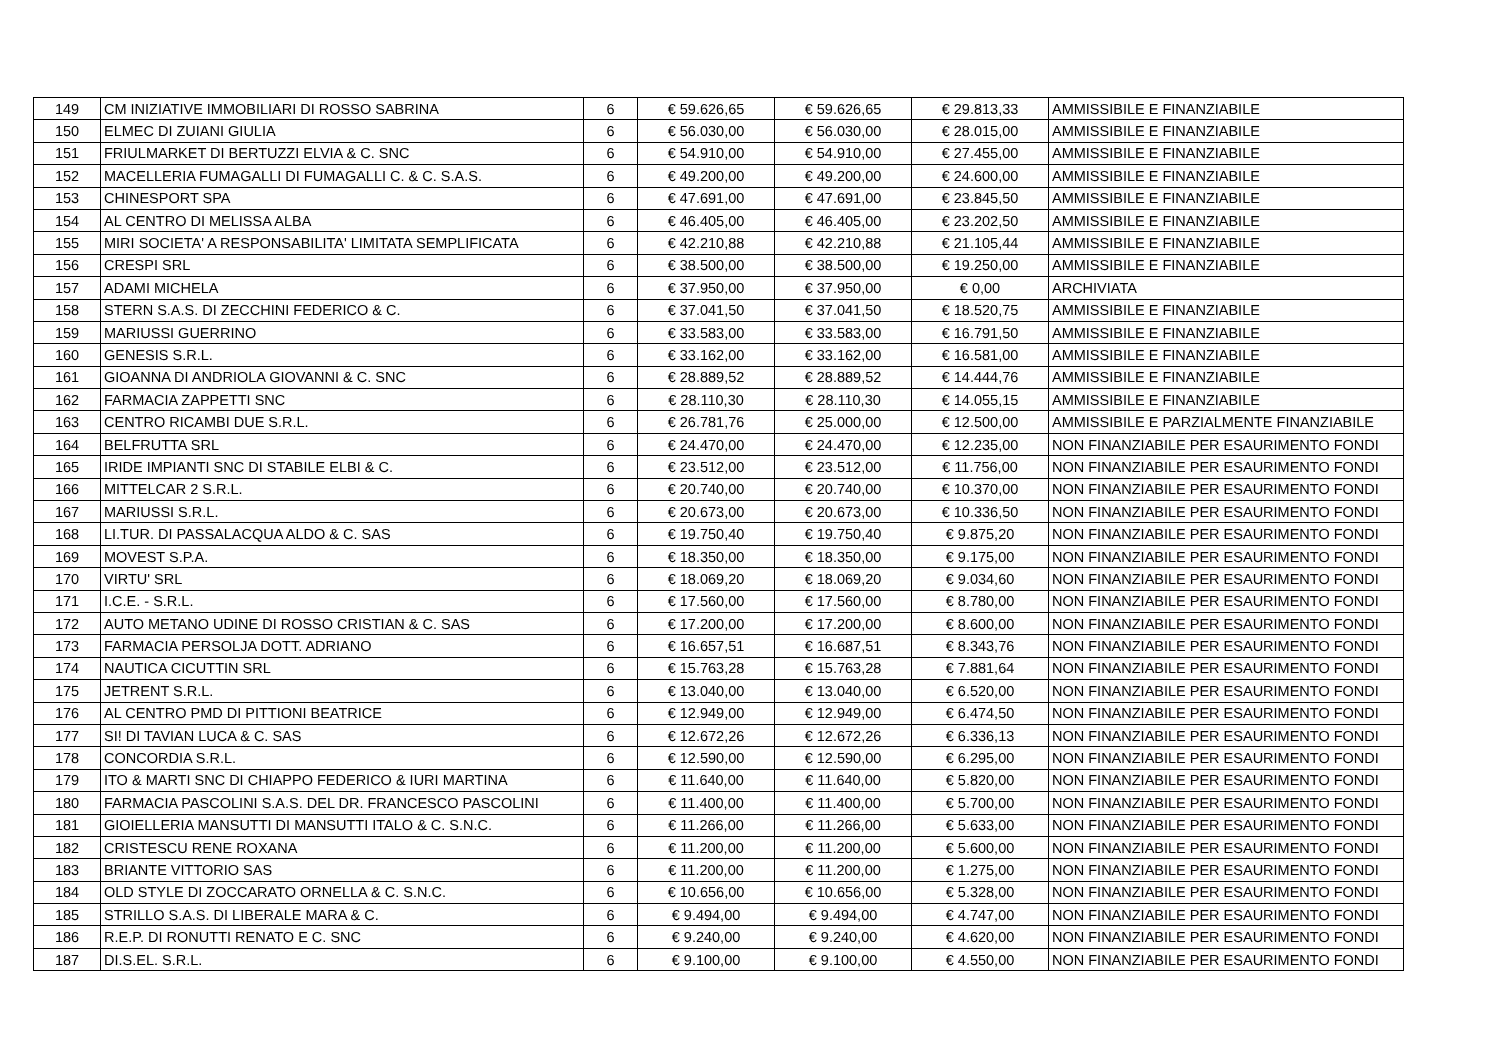| 149 | CM INIZIATIVE IMMOBILIARI DI ROSSO SABRINA | 6 | € 59.626,65 | € 59.626,65 | € 29.813,33 | AMMISSIBILE E FINANZIABILE |
| 150 | ELMEC DI ZUIANI GIULIA | 6 | € 56.030,00 | € 56.030,00 | € 28.015,00 | AMMISSIBILE E FINANZIABILE |
| 151 | FRIULMARKET DI BERTUZZI ELVIA & C. SNC | 6 | € 54.910,00 | € 54.910,00 | € 27.455,00 | AMMISSIBILE E FINANZIABILE |
| 152 | MACELLERIA FUMAGALLI DI FUMAGALLI C. & C. S.A.S. | 6 | € 49.200,00 | € 49.200,00 | € 24.600,00 | AMMISSIBILE E FINANZIABILE |
| 153 | CHINESPORT SPA | 6 | € 47.691,00 | € 47.691,00 | € 23.845,50 | AMMISSIBILE E FINANZIABILE |
| 154 | AL CENTRO DI MELISSA ALBA | 6 | € 46.405,00 | € 46.405,00 | € 23.202,50 | AMMISSIBILE E FINANZIABILE |
| 155 | MIRI SOCIETA' A RESPONSABILITA' LIMITATA SEMPLIFICATA | 6 | € 42.210,88 | € 42.210,88 | € 21.105,44 | AMMISSIBILE E FINANZIABILE |
| 156 | CRESPI SRL | 6 | € 38.500,00 | € 38.500,00 | € 19.250,00 | AMMISSIBILE E FINANZIABILE |
| 157 | ADAMI MICHELA | 6 | € 37.950,00 | € 37.950,00 | € 0,00 | ARCHIVIATA |
| 158 | STERN S.A.S. DI ZECCHINI FEDERICO & C. | 6 | € 37.041,50 | € 37.041,50 | € 18.520,75 | AMMISSIBILE E FINANZIABILE |
| 159 | MARIUSSI GUERRINO | 6 | € 33.583,00 | € 33.583,00 | € 16.791,50 | AMMISSIBILE E FINANZIABILE |
| 160 | GENESIS S.R.L. | 6 | € 33.162,00 | € 33.162,00 | € 16.581,00 | AMMISSIBILE E FINANZIABILE |
| 161 | GIOANNA DI ANDRIOLA GIOVANNI & C. SNC | 6 | € 28.889,52 | € 28.889,52 | € 14.444,76 | AMMISSIBILE E FINANZIABILE |
| 162 | FARMACIA ZAPPETTI SNC | 6 | € 28.110,30 | € 28.110,30 | € 14.055,15 | AMMISSIBILE E FINANZIABILE |
| 163 | CENTRO RICAMBI DUE S.R.L. | 6 | € 26.781,76 | € 25.000,00 | € 12.500,00 | AMMISSIBILE E PARZIALMENTE FINANZIABILE |
| 164 | BELFRUTTA SRL | 6 | € 24.470,00 | € 24.470,00 | € 12.235,00 | NON FINANZIABILE PER ESAURIMENTO FONDI |
| 165 | IRIDE IMPIANTI SNC DI STABILE ELBI & C. | 6 | € 23.512,00 | € 23.512,00 | € 11.756,00 | NON FINANZIABILE PER ESAURIMENTO FONDI |
| 166 | MITTELCAR 2 S.R.L. | 6 | € 20.740,00 | € 20.740,00 | € 10.370,00 | NON FINANZIABILE PER ESAURIMENTO FONDI |
| 167 | MARIUSSI S.R.L. | 6 | € 20.673,00 | € 20.673,00 | € 10.336,50 | NON FINANZIABILE PER ESAURIMENTO FONDI |
| 168 | LI.TUR. DI PASSALACQUA ALDO & C. SAS | 6 | € 19.750,40 | € 19.750,40 | € 9.875,20 | NON FINANZIABILE PER ESAURIMENTO FONDI |
| 169 | MOVEST S.P.A. | 6 | € 18.350,00 | € 18.350,00 | € 9.175,00 | NON FINANZIABILE PER ESAURIMENTO FONDI |
| 170 | VIRTU' SRL | 6 | € 18.069,20 | € 18.069,20 | € 9.034,60 | NON FINANZIABILE PER ESAURIMENTO FONDI |
| 171 | I.C.E. - S.R.L. | 6 | € 17.560,00 | € 17.560,00 | € 8.780,00 | NON FINANZIABILE PER ESAURIMENTO FONDI |
| 172 | AUTO METANO UDINE DI ROSSO CRISTIAN & C. SAS | 6 | € 17.200,00 | € 17.200,00 | € 8.600,00 | NON FINANZIABILE PER ESAURIMENTO FONDI |
| 173 | FARMACIA PERSOLJA DOTT. ADRIANO | 6 | € 16.657,51 | € 16.687,51 | € 8.343,76 | NON FINANZIABILE PER ESAURIMENTO FONDI |
| 174 | NAUTICA CICUTTIN SRL | 6 | € 15.763,28 | € 15.763,28 | € 7.881,64 | NON FINANZIABILE PER ESAURIMENTO FONDI |
| 175 | JETRENT S.R.L. | 6 | € 13.040,00 | € 13.040,00 | € 6.520,00 | NON FINANZIABILE PER ESAURIMENTO FONDI |
| 176 | AL CENTRO PMD DI PITTIONI BEATRICE | 6 | € 12.949,00 | € 12.949,00 | € 6.474,50 | NON FINANZIABILE PER ESAURIMENTO FONDI |
| 177 | SI! DI TAVIAN LUCA & C. SAS | 6 | € 12.672,26 | € 12.672,26 | € 6.336,13 | NON FINANZIABILE PER ESAURIMENTO FONDI |
| 178 | CONCORDIA S.R.L. | 6 | € 12.590,00 | € 12.590,00 | € 6.295,00 | NON FINANZIABILE PER ESAURIMENTO FONDI |
| 179 | ITO & MARTI SNC DI CHIAPPO FEDERICO & IURI MARTINA | 6 | € 11.640,00 | € 11.640,00 | € 5.820,00 | NON FINANZIABILE PER ESAURIMENTO FONDI |
| 180 | FARMACIA PASCOLINI S.A.S. DEL DR. FRANCESCO PASCOLINI | 6 | € 11.400,00 | € 11.400,00 | € 5.700,00 | NON FINANZIABILE PER ESAURIMENTO FONDI |
| 181 | GIOIELLERIA MANSUTTI DI MANSUTTI ITALO & C. S.N.C. | 6 | € 11.266,00 | € 11.266,00 | € 5.633,00 | NON FINANZIABILE PER ESAURIMENTO FONDI |
| 182 | CRISTESCU RENE ROXANA | 6 | € 11.200,00 | € 11.200,00 | € 5.600,00 | NON FINANZIABILE PER ESAURIMENTO FONDI |
| 183 | BRIANTE VITTORIO SAS | 6 | € 11.200,00 | € 11.200,00 | € 1.275,00 | NON FINANZIABILE PER ESAURIMENTO FONDI |
| 184 | OLD STYLE DI ZOCCARATO ORNELLA & C. S.N.C. | 6 | € 10.656,00 | € 10.656,00 | € 5.328,00 | NON FINANZIABILE PER ESAURIMENTO FONDI |
| 185 | STRILLO S.A.S. DI LIBERALE MARA & C. | 6 | € 9.494,00 | € 9.494,00 | € 4.747,00 | NON FINANZIABILE PER ESAURIMENTO FONDI |
| 186 | R.E.P. DI RONUTTI RENATO E C. SNC | 6 | € 9.240,00 | € 9.240,00 | € 4.620,00 | NON FINANZIABILE PER ESAURIMENTO FONDI |
| 187 | DI.S.EL. S.R.L. | 6 | € 9.100,00 | € 9.100,00 | € 4.550,00 | NON FINANZIABILE PER ESAURIMENTO FONDI |